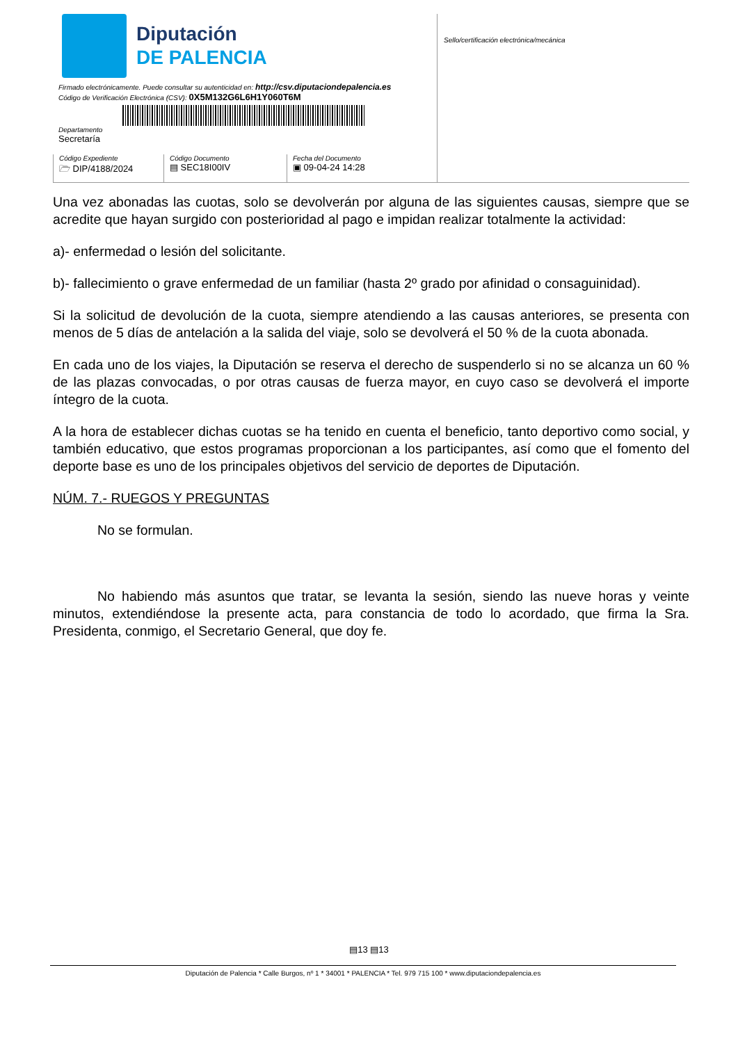Diputación
DE PALENCIA
Firmado electrónicamente. Puede consultar su autenticidad en: http://csv.diputaciondepalencia.es
Código de Verificación Electrónica (CSV): 0X5M132G6L6H1Y060T6M
Departamento
Secretaría
Código Expediente
🗁 DIP/4188/2024
Código Documento
▤ SEC18I00IV
Fecha del Documento
▣ 09-04-24 14:28
Sello/certificación electrónica/mecánica
Una vez abonadas las cuotas, solo se devolverán por alguna de las siguientes causas, siempre que se acredite que hayan surgido con posterioridad al pago e impidan realizar totalmente la actividad:
a)- enfermedad o lesión del solicitante.
b)- fallecimiento o grave enfermedad de un familiar (hasta 2º grado por afinidad o consaguinidad).
Si la solicitud de devolución de la cuota, siempre atendiendo a las causas anteriores, se presenta con menos de 5 días de antelación a la salida del viaje, solo se devolverá el 50 % de la cuota abonada.
En cada uno de los viajes, la Diputación se reserva el derecho de suspenderlo si no se alcanza un 60 % de las plazas convocadas, o por otras causas de fuerza mayor, en cuyo caso se devolverá el importe íntegro de la cuota.
A la hora de establecer dichas cuotas se ha tenido en cuenta el beneficio, tanto deportivo como social, y también educativo, que estos programas proporcionan a los participantes, así como que el fomento del deporte base es uno de los principales objetivos del servicio de deportes de Diputación.
NÚM. 7.- RUEGOS Y PREGUNTAS
No se formulan.
No habiendo más asuntos que tratar, se levanta la sesión, siendo las nueve horas y veinte minutos, extendiéndose la presente acta, para constancia de todo lo acordado, que firma la Sra. Presidenta, conmigo, el Secretario General, que doy fe.
▤13 ▤13
Diputación de Palencia * Calle Burgos, nº 1 * 34001 * PALENCIA * Tel. 979 715 100 * www.diputaciondepalencia.es